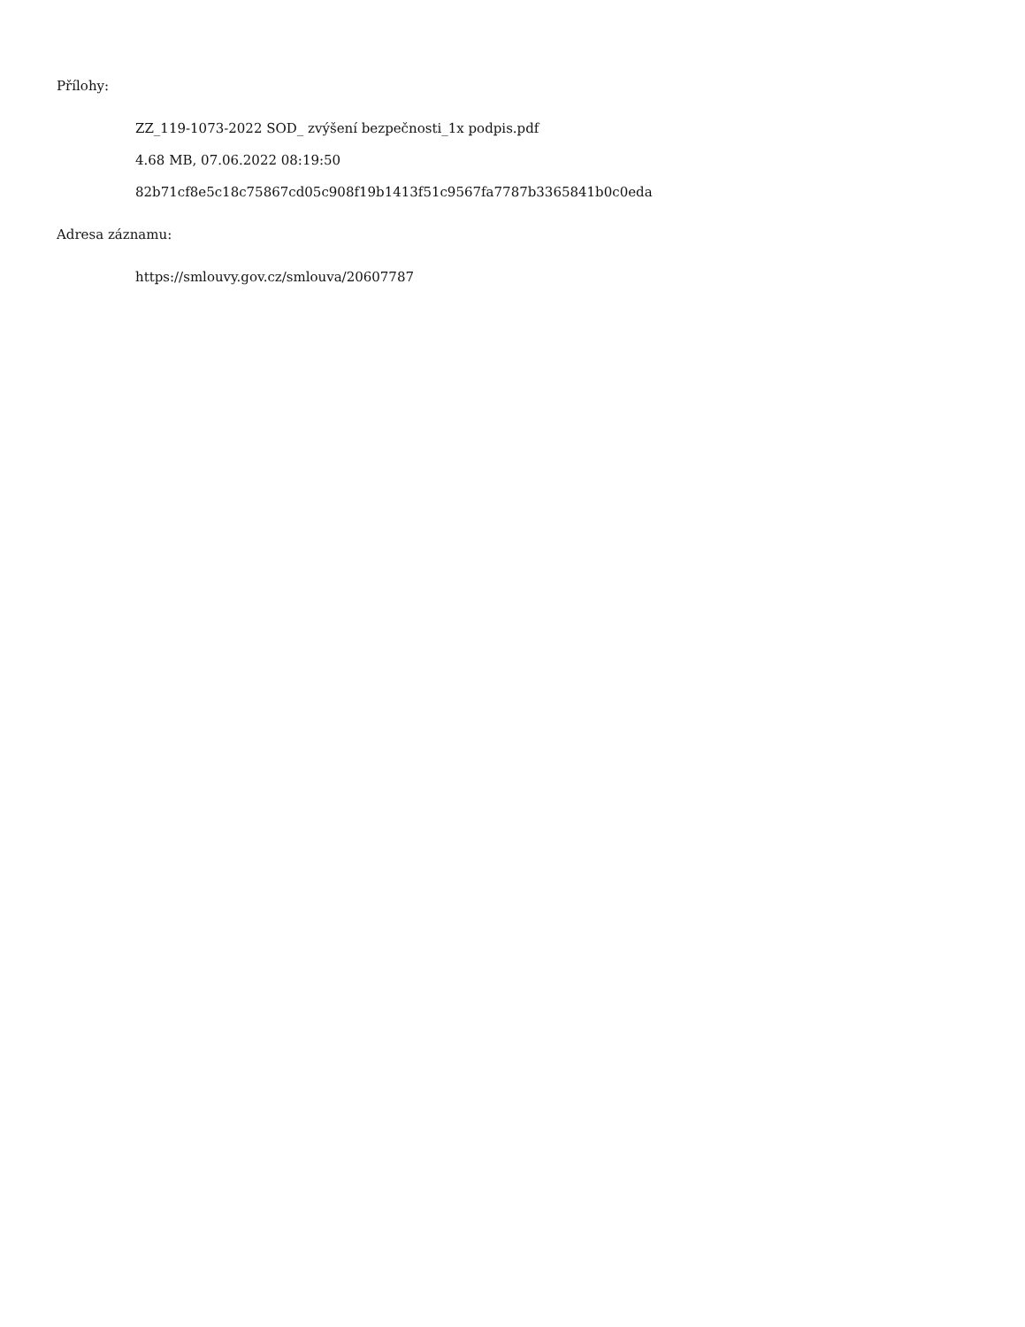Přílohy:
ZZ_119-1073-2022 SOD_ zvýšení bezpečnosti_1x podpis.pdf
4.68 MB, 07.06.2022 08:19:50
82b71cf8e5c18c75867cd05c908f19b1413f51c9567fa7787b3365841b0c0eda
Adresa záznamu:
https://smlouvy.gov.cz/smlouva/20607787